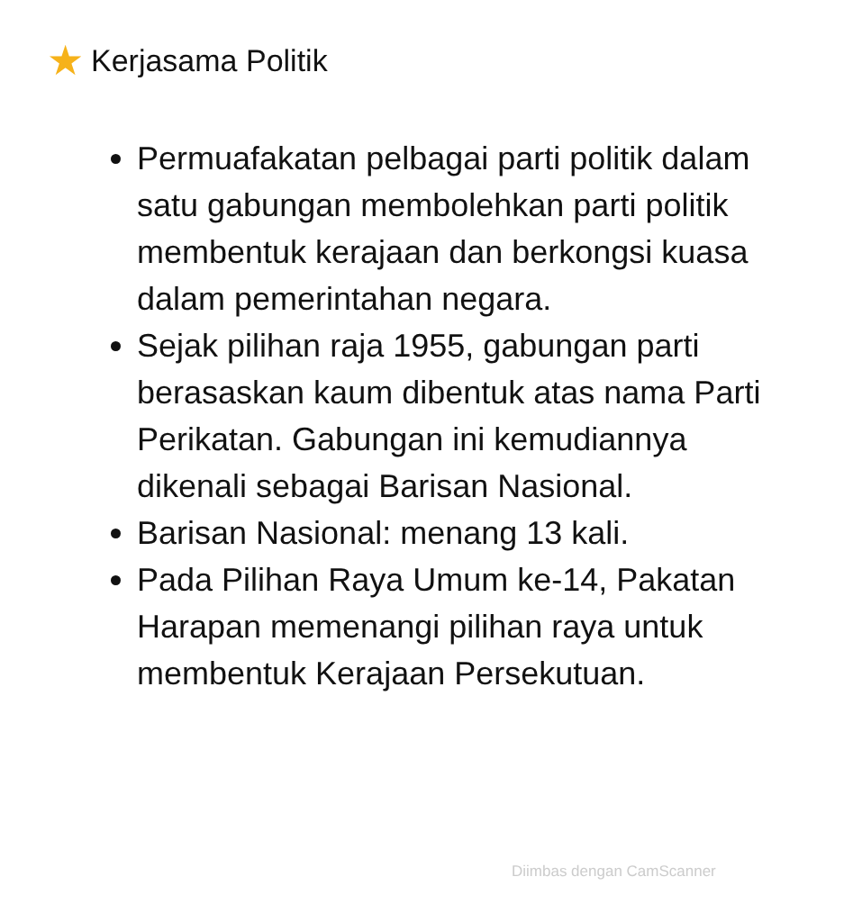★ Kerjasama Politik
Permuafakatan pelbagai parti politik dalam satu gabungan membolehkan parti politik membentuk kerajaan dan berkongsi kuasa dalam pemerintahan negara.
Sejak pilihan raja 1955, gabungan parti berasaskan kaum dibentuk atas nama Parti Perikatan. Gabungan ini kemudiannya dikenali sebagai Barisan Nasional.
Barisan Nasional: menang 13 kali.
Pada Pilihan Raya Umum ke-14, Pakatan Harapan memenangi pilihan raya untuk membentuk Kerajaan Persekutuan.
Diimbas dengan CamScanner